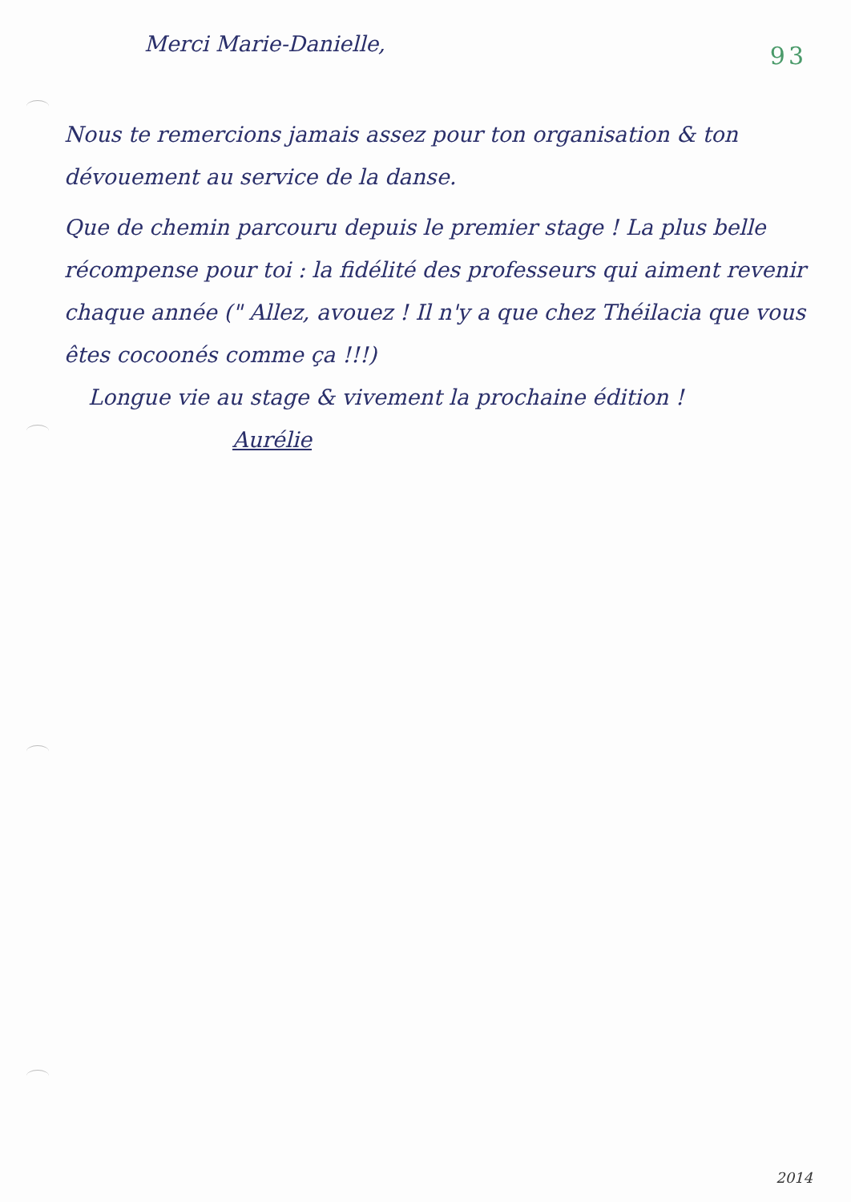93
Merci Marie-Danielle,
Nous te remercions jamais assez pour ton organisation & ton dévouement au service de la danse.
Que de chemin parcouru depuis le premier stage ! La plus belle récompense pour toi : la fidélité des professeurs qui aiment revenir chaque année (" Allez, avouez ! Il n'y a que chez Théilacia que vous êtes cocoonés comme ça !!!)
Longue vie au stage & vivement la prochaine édition !
Aurélie
2014